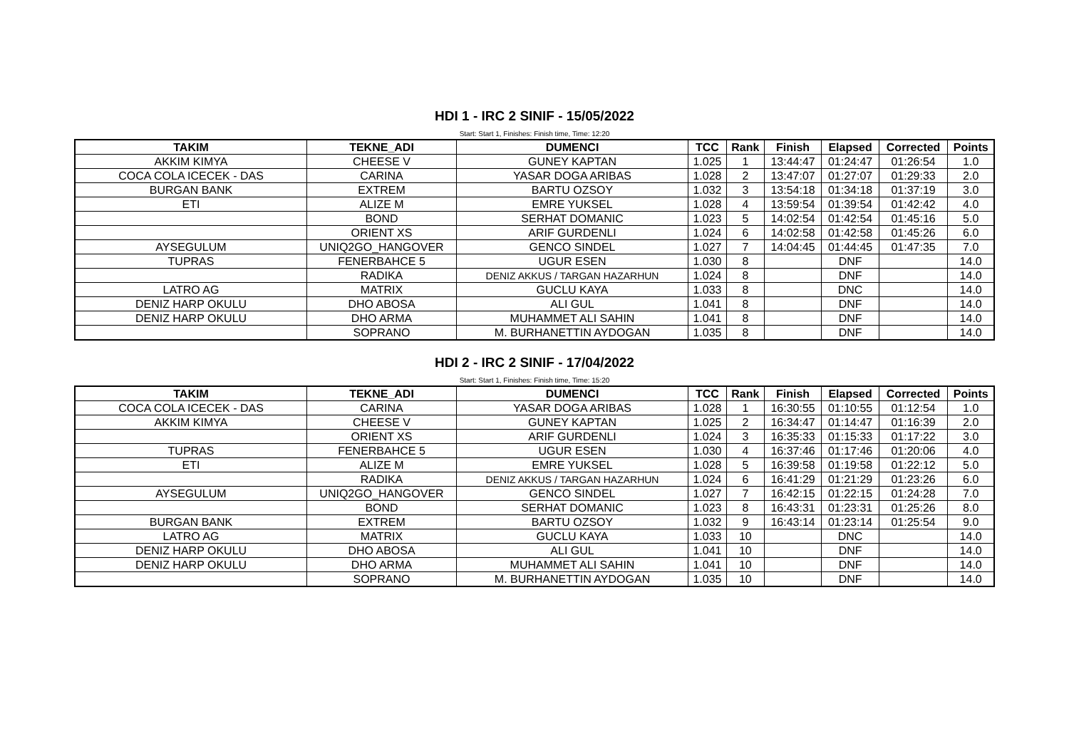HDI 1 - IRC 2 SINIF - 15/05/2022
Start: Start 1, Finishes: Finish time, Time: 12:20
| TAKIM | TEKNE_ADI | DUMENCI | TCC | Rank | Finish | Elapsed | Corrected | Points |
| --- | --- | --- | --- | --- | --- | --- | --- | --- |
| AKKIM KIMYA | CHEESE V | GUNEY KAPTAN | 1.025 | 1 | 13:44:47 | 01:24:47 | 01:26:54 | 1.0 |
| COCA COLA ICECEK - DAS | CARINA | YASAR DOGA ARIBAS | 1.028 | 2 | 13:47:07 | 01:27:07 | 01:29:33 | 2.0 |
| BURGAN BANK | EXTREM | BARTU OZSOY | 1.032 | 3 | 13:54:18 | 01:34:18 | 01:37:19 | 3.0 |
| ETI | ALIZE M | EMRE YUKSEL | 1.028 | 4 | 13:59:54 | 01:39:54 | 01:42:42 | 4.0 |
| | BOND | SERHAT DOMANIC | 1.023 | 5 | 14:02:54 | 01:42:54 | 01:45:16 | 5.0 |
| | ORIENT XS | ARIF GURDENLI | 1.024 | 6 | 14:02:58 | 01:42:58 | 01:45:26 | 6.0 |
| AYSEGULUM | UNIQ2GO_HANGOVER | GENCO SINDEL | 1.027 | 7 | 14:04:45 | 01:44:45 | 01:47:35 | 7.0 |
| TUPRAS | FENERBAHCE 5 | UGUR ESEN | 1.030 | 8 | | DNF | | 14.0 |
| | RADIKA | DENIZ AKKUS / TARGAN HAZARHUN | 1.024 | 8 | | DNF | | 14.0 |
| LATRO AG | MATRIX | GUCLU KAYA | 1.033 | 8 | | DNC | | 14.0 |
| DENIZ HARP OKULU | DHO ABOSA | ALI GUL | 1.041 | 8 | | DNF | | 14.0 |
| DENIZ HARP OKULU | DHO ARMA | MUHAMMET ALI SAHIN | 1.041 | 8 | | DNF | | 14.0 |
| | SOPRANO | M. BURHANETTIN AYDOGAN | 1.035 | 8 | | DNF | | 14.0 |
HDI 2 - IRC 2 SINIF - 17/04/2022
Start: Start 1, Finishes: Finish time, Time: 15:20
| TAKIM | TEKNE_ADI | DUMENCI | TCC | Rank | Finish | Elapsed | Corrected | Points |
| --- | --- | --- | --- | --- | --- | --- | --- | --- |
| COCA COLA ICECEK - DAS | CARINA | YASAR DOGA ARIBAS | 1.028 | 1 | 16:30:55 | 01:10:55 | 01:12:54 | 1.0 |
| AKKIM KIMYA | CHEESE V | GUNEY KAPTAN | 1.025 | 2 | 16:34:47 | 01:14:47 | 01:16:39 | 2.0 |
| | ORIENT XS | ARIF GURDENLI | 1.024 | 3 | 16:35:33 | 01:15:33 | 01:17:22 | 3.0 |
| TUPRAS | FENERBAHCE 5 | UGUR ESEN | 1.030 | 4 | 16:37:46 | 01:17:46 | 01:20:06 | 4.0 |
| ETI | ALIZE M | EMRE YUKSEL | 1.028 | 5 | 16:39:58 | 01:19:58 | 01:22:12 | 5.0 |
| | RADIKA | DENIZ AKKUS / TARGAN HAZARHUN | 1.024 | 6 | 16:41:29 | 01:21:29 | 01:23:26 | 6.0 |
| AYSEGULUM | UNIQ2GO_HANGOVER | GENCO SINDEL | 1.027 | 7 | 16:42:15 | 01:22:15 | 01:24:28 | 7.0 |
| | BOND | SERHAT DOMANIC | 1.023 | 8 | 16:43:31 | 01:23:31 | 01:25:26 | 8.0 |
| BURGAN BANK | EXTREM | BARTU OZSOY | 1.032 | 9 | 16:43:14 | 01:23:14 | 01:25:54 | 9.0 |
| LATRO AG | MATRIX | GUCLU KAYA | 1.033 | 10 | | DNC | | 14.0 |
| DENIZ HARP OKULU | DHO ABOSA | ALI GUL | 1.041 | 10 | | DNF | | 14.0 |
| DENIZ HARP OKULU | DHO ARMA | MUHAMMET ALI SAHIN | 1.041 | 10 | | DNF | | 14.0 |
| | SOPRANO | M. BURHANETTIN AYDOGAN | 1.035 | 10 | | DNF | | 14.0 |